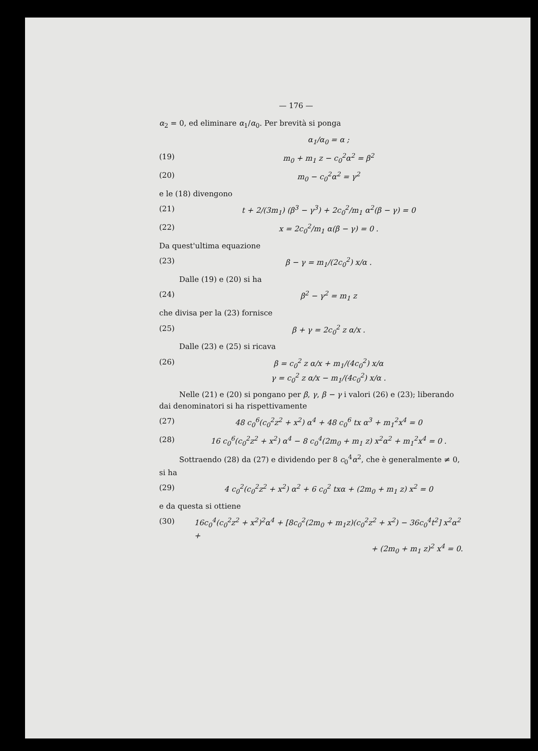— 176 —
α<sub>2</sub> = 0, ed eliminare α<sub>1</sub>/α<sub>0</sub>. Per brevità si ponga
α<sub>1</sub>/α<sub>0</sub> = α ;
(19) m<sub>0</sub> + m<sub>1</sub> z − c<sub>0</sub><sup>2</sup>α<sup>2</sup> = β<sup>2</sup>
(20) m<sub>0</sub> − c<sub>0</sub><sup>2</sup>α<sup>2</sup> = γ<sup>2</sup>
e le (18) divengono
(21) t + 2/(3m<sub>1</sub>) (β<sup>3</sup> − γ<sup>3</sup>) + 2c<sub>0</sub><sup>2</sup>/m<sub>1</sub> α<sup>2</sup>(β − γ) = 0
(22) x = 2c<sub>0</sub><sup>2</sup>/m<sub>1</sub> α(β − γ) = 0 .
Da quest'ultima equazione
(23) β − γ = m<sub>1</sub>/(2c<sub>0</sub><sup>2</sup>) x/α .
Dalle (19) e (20) si ha
(24) β<sup>2</sup> − γ<sup>2</sup> = m<sub>1</sub> z
che divisa per la (23) fornisce
(25) β + γ = 2c<sub>0</sub><sup>2</sup> z α/x .
Dalle (23) e (25) si ricava
(26) β = c<sub>0</sub><sup>2</sup> z α/x + m<sub>1</sub>/(4c<sub>0</sub><sup>2</sup>) x/α
γ = c<sub>0</sub><sup>2</sup> z α/x − m<sub>1</sub>/(4c<sub>0</sub><sup>2</sup>) x/α .
Nelle (21) e (20) si pongano per β, γ, β − γ i valori (26) e (23); liberando dai denominatori si ha rispettivamente
(27) 48 c<sub>0</sub><sup>6</sup>(c<sub>0</sub><sup>2</sup>z<sup>2</sup> + x<sup>2</sup>) α<sup>4</sup> + 48 c<sub>0</sub><sup>6</sup> tx α<sup>3</sup> + m<sub>1</sub><sup>2</sup>x<sup>4</sup> = 0
(28) 16 c<sub>0</sub><sup>6</sup>(c<sub>0</sub><sup>2</sup>z<sup>2</sup> + x<sup>2</sup>) α<sup>4</sup> − 8 c<sub>0</sub><sup>4</sup>(2m<sub>0</sub> + m<sub>1</sub> z) x<sup>2</sup>α<sup>2</sup> + m<sub>1</sub><sup>2</sup>x<sup>4</sup> = 0 .
Sottraendo (28) da (27) e dividendo per 8 c<sub>0</sub><sup>4</sup>α<sup>2</sup>, che è generalmente ≠ 0, si ha
(29) 4 c<sub>0</sub><sup>2</sup>(c<sub>0</sub><sup>2</sup>z<sup>2</sup> + x<sup>2</sup>) α<sup>2</sup> + 6 c<sub>0</sub><sup>2</sup> txα + (2m<sub>0</sub> + m<sub>1</sub> z) x<sup>2</sup> = 0
e da questa si ottiene
(30) 16c<sub>0</sub><sup>4</sup>(c<sub>0</sub><sup>2</sup>z<sup>2</sup> + x<sup>2</sup>)<sup>2</sup>α<sup>4</sup> + [8c<sub>0</sub><sup>2</sup>(2m<sub>0</sub> + m<sub>1</sub>z)(c<sub>0</sub><sup>2</sup>z<sup>2</sup> + x<sup>2</sup>) − 36c<sub>0</sub><sup>4</sup>t<sup>2</sup>] x<sup>2</sup>α<sup>2</sup> +
+ (2m<sub>0</sub> + m<sub>1</sub> z)<sup>2</sup> x<sup>4</sup> = 0.